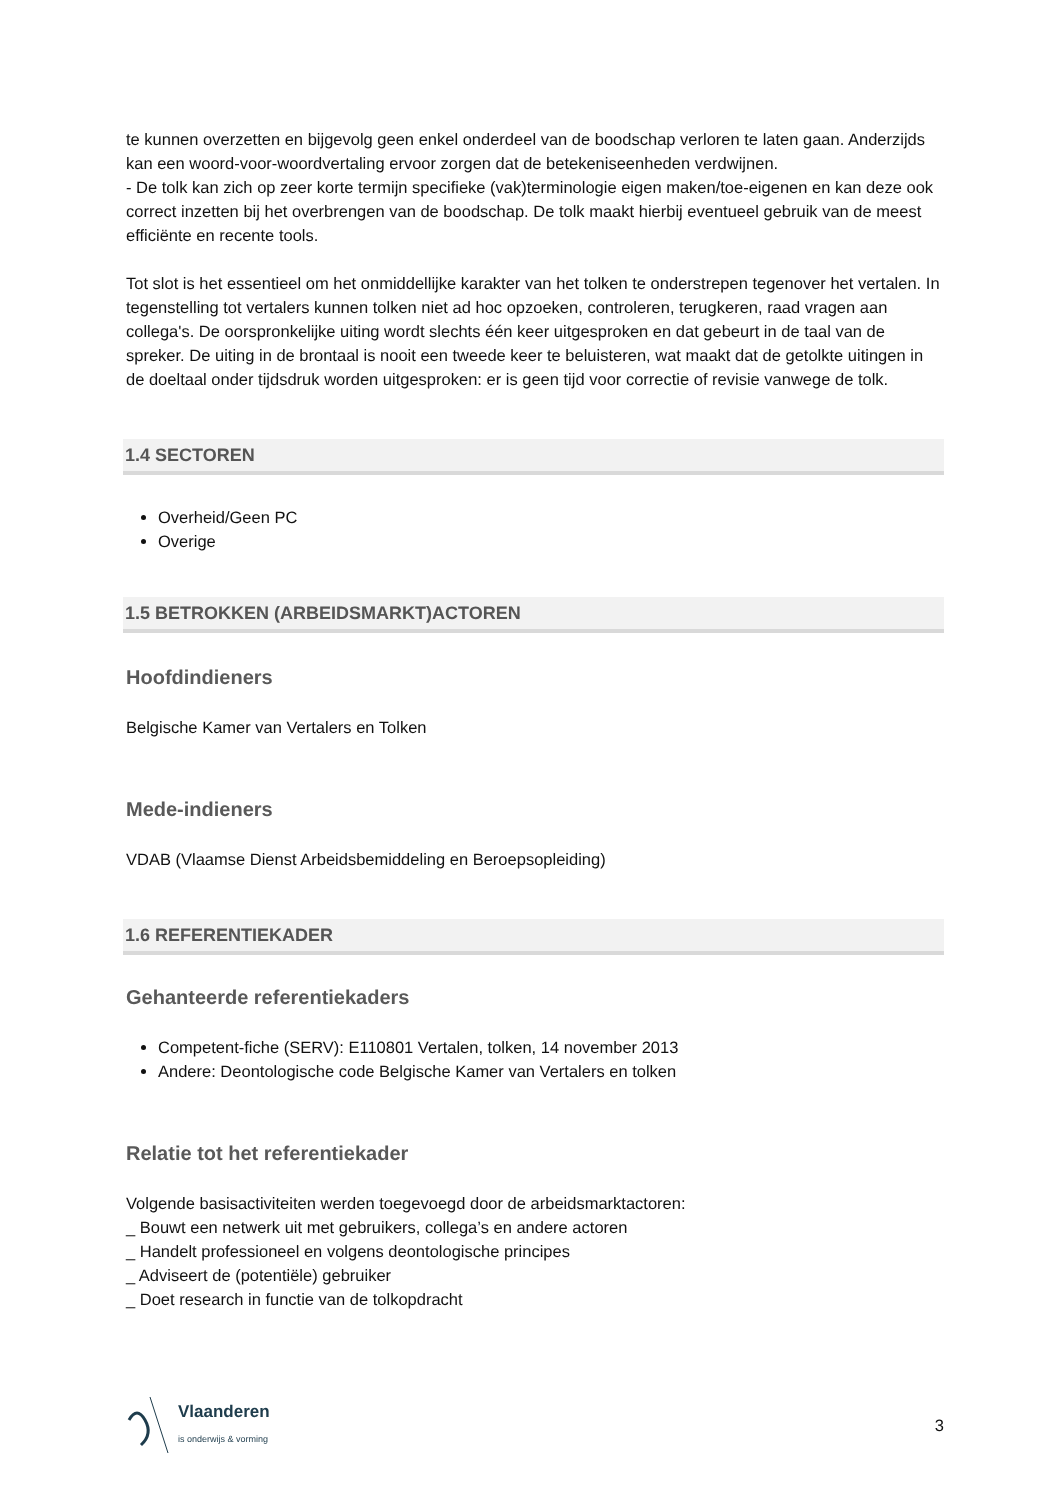te kunnen overzetten en bijgevolg geen enkel onderdeel van de boodschap verloren te laten gaan. Anderzijds kan een woord-voor-woordvertaling ervoor zorgen dat de betekeniseenheden verdwijnen.
- De tolk kan zich op zeer korte termijn specifieke (vak)terminologie eigen maken/toe-eigenen en kan deze ook correct inzetten bij het overbrengen van de boodschap. De tolk maakt hierbij eventueel gebruik van de meest efficiënte en recente tools.
Tot slot is het essentieel om het onmiddellijke karakter van het tolken te onderstrepen tegenover het vertalen. In tegenstelling tot vertalers kunnen tolken niet ad hoc opzoeken, controleren, terugkeren, raad vragen aan collega's. De oorspronkelijke uiting wordt slechts één keer uitgesproken en dat gebeurt in de taal van de spreker. De uiting in de brontaal is nooit een tweede keer te beluisteren, wat maakt dat de getolkte uitingen in de doeltaal onder tijdsdruk worden uitgesproken: er is geen tijd voor correctie of revisie vanwege de tolk.
1.4 SECTOREN
Overheid/Geen PC
Overige
1.5 BETROKKEN (ARBEIDSMARKT)ACTOREN
Hoofdindieners
Belgische Kamer van Vertalers en Tolken
Mede-indieners
VDAB (Vlaamse Dienst Arbeidsbemiddeling en Beroepsopleiding)
1.6 REFERENTIEKADER
Gehanteerde referentiekaders
Competent-fiche (SERV): E110801 Vertalen, tolken, 14 november 2013
Andere: Deontologische code Belgische Kamer van Vertalers en tolken
Relatie tot het referentiekader
Volgende basisactiviteiten werden toegevoegd door de arbeidsmarktactoren:
_ Bouwt een netwerk uit met gebruikers, collega’s en andere actoren
_ Handelt professioneel en volgens deontologische principes
_ Adviseert de (potentiële) gebruiker
_ Doet research in functie van de tolkopdracht
Vlaanderen
is onderwijs & vorming
3